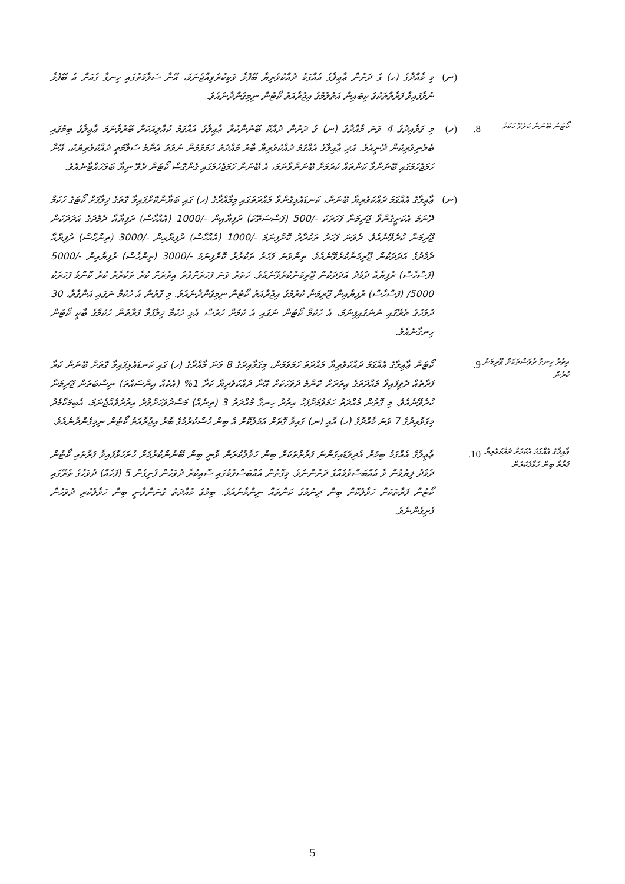(ނ) މި މާއްދާގެ (ހ) ގެ ދަށުން ޢާޢިލާގެ އެއްގަމު ދުއްކުވެރިޔާ ބޭފުޅާ ވަކިކުރެވިއްޖެނަމަ، އޭނާ ސަލާމަތުގައި ހިނގާ ގެއަށް އެ ބޭފުޅާ ނުވާފައިވާ ފަރާތްތަކުގެ ކިބައިން އަތުލުމުގެ އިޖުރާއަތު ކޯޓުން ނިމިގެންދާނެއެވެ.
ކޯޓުން ބޭނުން ކުރެވޭ ހުކުމް
8. (ހ) މި ގަވާއިދުގެ 4 ވަނަ މާއްދާގެ (ނ) ގެ ދަށުން ދުއްކޮ ބޭނުންކުރާ ޢާޢިލާގެ އެއްގަމު ކުއްލިއަކަށް ބޭރުވާނަމަ ޢާޢިލާގެ ބިމުގައި ބެލެނިވެރިކަން ދޭނީއެވެ. އަދި ޢާޢިލާގެ އެއްގަމު ދުއްކުވެރިޔާ ބާރު މުއްދަތު ހަމަވުމުން ނުވަތަ އެންމެ ސަލާމަތީ ދުއްކުވެރިޔަކު، އޭނާ ހަމަޖެހުމުގައި ބޭނުންވާ ކަންތައް ކުރުމަށް ބޭނުންވާނަމަ، އެ ބޭނުން ހަމަޖެހުމުގައި ގެންގޮސް ކޯޓުން ދެވޭ ނިޔާ ބަލަހައްޓާނެއެވެ.
(ނ) ޢާޢިލާގެ އެއްގަމު ދުއްކުވެރިޔާ ބޭނުން، ކަނޑައެޅިގެންވާ މުއްދަތުގައި މިމާއްދާގެ (ހ) ގައި ބަޔާންކޮށްފައިވާ ގޮތުގެ ޚިލާފަށް ކޯޓުގެ ހުކުމް ދޭނަމަ އެކަށީގެންވާ ޖޫރިމަނާ ފަހަރަކު -/500 (ފަސްސަތޭކަ) ރުފިޔާއިން -/1000 (އެއްހާސް) ރުފިޔާއާ ދެމެދުގެ އަދަދަކުން ޖޫރިމަނާ ކުރެވޭނެއެވެ. ދެވަނަ ފަހަރު ތަކުރާރު ކޮށްފިނަމަ -/1000 (އެއްހާސް) ރުފިޔާއިން -/3000 (ތިންހާސް) ރުފިޔާއާ ދެމެދުގެ އަދަދަކުން ޖޫރިމަނާކުރެވޭނެއެވެ. ތިންވަނަ ފަހަރު ތަކުރާރު ކޮށްފިނަމަ -/3000 (ތިންހާސް) ރުފިޔާއިން -/5000 (ފަސްހާސް) ރުފިޔާއާ ދެމެދު އަދަދަކުން ޖޫރިމަނާކުރެވޭނެއެވެ. ހަތަރު ވަނަ ފަހަރަށްވުރެ އިތުރަށް ކުރާ ތަކުރާރު ކުރާ ކޮންމެ ފަހަރަކު 5000/ (ފަސްހާސް) ރުފިޔާއިން ޖޫރިމަނާ ކުރުމުގެ އިޖުރާއަތު ކޯޓުން ނިމިގެންދާނެއެވެ. މި ގޮތުން އެ ހުކުމް ނަގައި އަންގާތާ، 30 ދުވަހުގެ ތެރޭގައި ނުނަގައިފިނަމަ، އެ ހުކުމް ކޯޓުން ނަގައި އެ ކަމަށް ހުރަސް އެޅި ހުކުމާ ޚިލާފުވާ ފަރާތުން ހުކުމްގެ ބާކީ ކޯޓުން ހިނގާނެއެވެ.
އިތުރު ހިނގާ ދުވަސްތަކަށް ޖޫރިމަނާ ކުރުން
9. ކޯޓުން ޢާޢިލާގެ އެއްގަމު ދުއްކުވެރިޔާ މުއްދަތު ހަމަވުމުން، މިގަވާއިދުގެ 8 ވަނަ މާއްދާގެ (ހ) ގައި ކަނޑައެޅިފައިވާ ގޮތަށް ބޭނުން ކުރާ ފަރާތެއް ދެވިފައިވާ މުއްދަތުގެ އިތުރަށް ކޮންމެ ދުވަހަކަށް އޭނާ ދުއްކުވެރިޔާ ކުރާ 1% (އެކެއް އިންސައްތަ) ނިސްބަތުން ޖޫރިމަނާ ކުރެވޭނެއެވެ. މި ގޮތުން މުއްދަތު ހަމަވުމަށްފަހު އިތުރު ހިނގާ މުއްދަތު 3 (ތިނެއް) މަސްދުވަހަށްވުރެ އިތުރުވެއްޖެނަމަ، އެބިމަކާމެދު މިގަވާއިދުގެ 7 ވަނަ މާއްދާގެ (ހ) އާއި (ނ) ގައިވާ ގޮތަށް އަމަލުކޮށް އެ ބިން ހުސްކުރުމުގެ ބާރު އިޖުރާއަތު ކޯޓުން ނިމިގެންދާނެއެވެ.
ޢާޢިލާގެ އެއްގަމު އެކަމަށް ދުއްކުވެރިޔާ ފަރާތާ ބިން ހަވާލުކުރުން
10. ޢާޢިލާގެ އެއްގަމު ބިމަށް އެދިވަޑައިގަންނަ ފަރާތްތަކަށް ބިން ހަވާލުކުރަން ވާނީ ބިން ބޭނުންކުރުމަށް ހުށަހަޅާފައިވާ ފަރާތައި ކޯޓުން ދެމެދު ލިޔުމުން ވާ އެއްބަސްވުމެއްގެ ދަށުންނެވެ. މިގޮތުން އެއްބަސްވުމުގައި ސޮއިކުރާ ދުވަހުން ފެށިގެން 5 (ފަހެއް) ދުވަހުގެ ތެރޭގައި ކޯޓުން ފަރާތަކަށް ހަވާލުކޮށް ބިން ދިނުމުގެ ކަންތައް ނިންމާނެއެވެ. ބިމުގެ މުއްދަތު ގުނަންވާނީ ބިން ހަވާލުކުރި ދުވަހުން ފެށިގެންނެވެ.
5